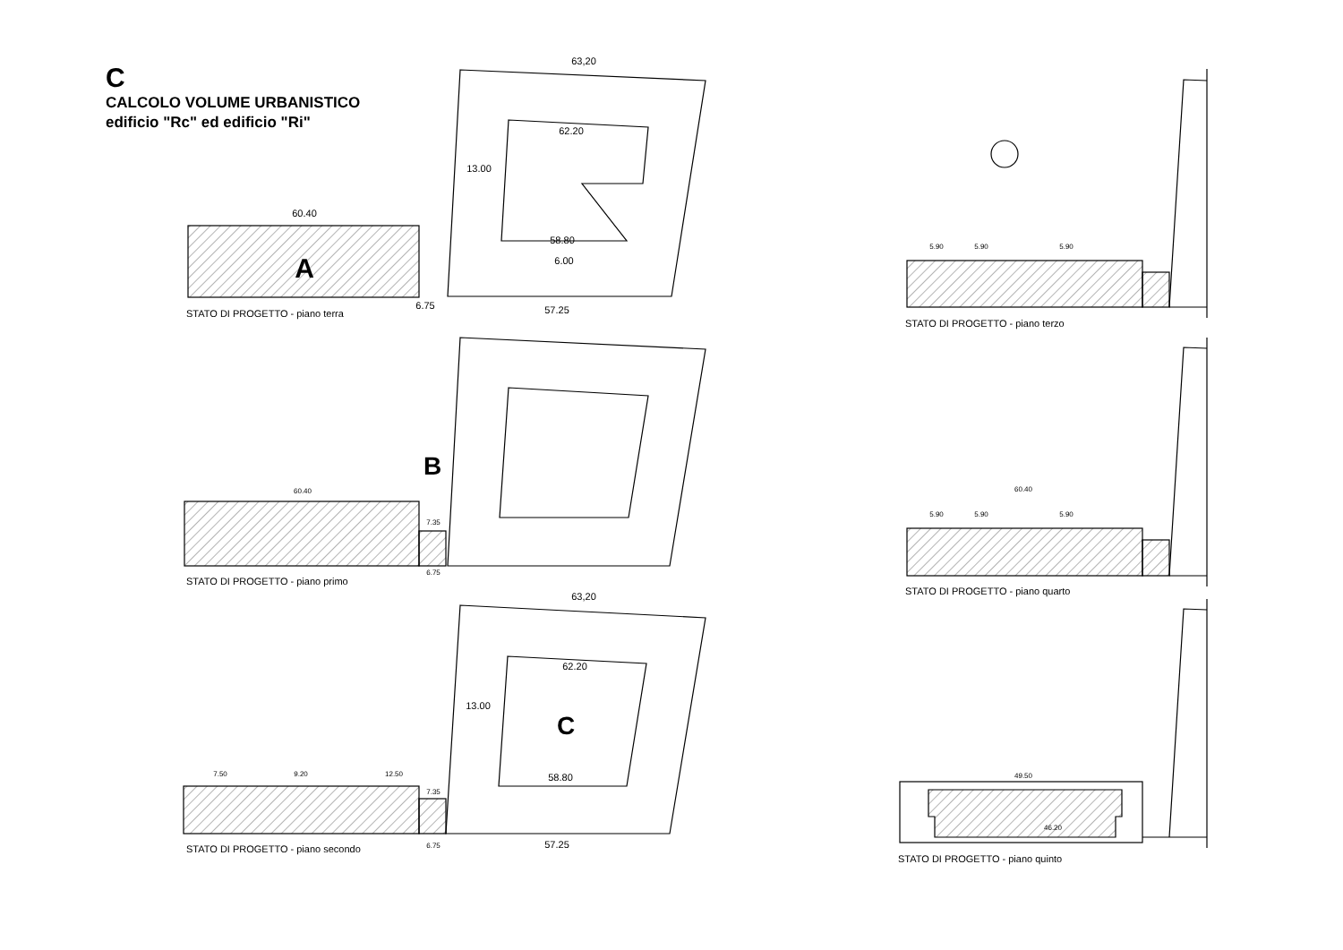60.40
A
63,20
62.20
13.00
58.80
6.00
6.75
57.25
B
60.40
7.35
6.75
63,20
62.20
13.00
C
58.80
7.50
9.20
12.50
7.35
6.75
57.25
5.90
5.90
5.90
60.40
5.90
5.90
5.90
49.50
46.20
STATO DI PROGETTO - piano terra
STATO DI PROGETTO - piano primo
STATO DI PROGETTO - piano secondo
STATO DI PROGETTO - piano terzo
STATO DI PROGETTO - piano quarto
STATO DI PROGETTO - piano quinto
C
CALCOLO VOLUME URBANISTICO
edificio "Rc" ed edificio "Ri"